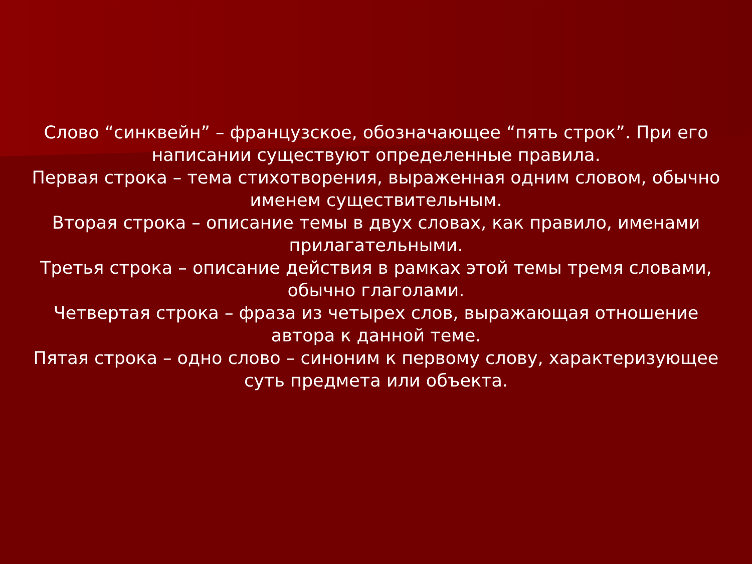Слово “синквейн” – французское, обозначающее “пять строк”. При его написании существуют определенные правила.
Первая строка – тема стихотворения, выраженная одним словом, обычно именем существительным.
Вторая строка – описание темы в двух словах, как правило, именами прилагательными.
Третья строка – описание действия в рамках этой темы тремя словами, обычно глаголами.
Четвертая строка – фраза из четырех слов, выражающая отношение автора к данной теме.
Пятая строка – одно слово – синоним к первому слову, характеризующее суть предмета или объекта.